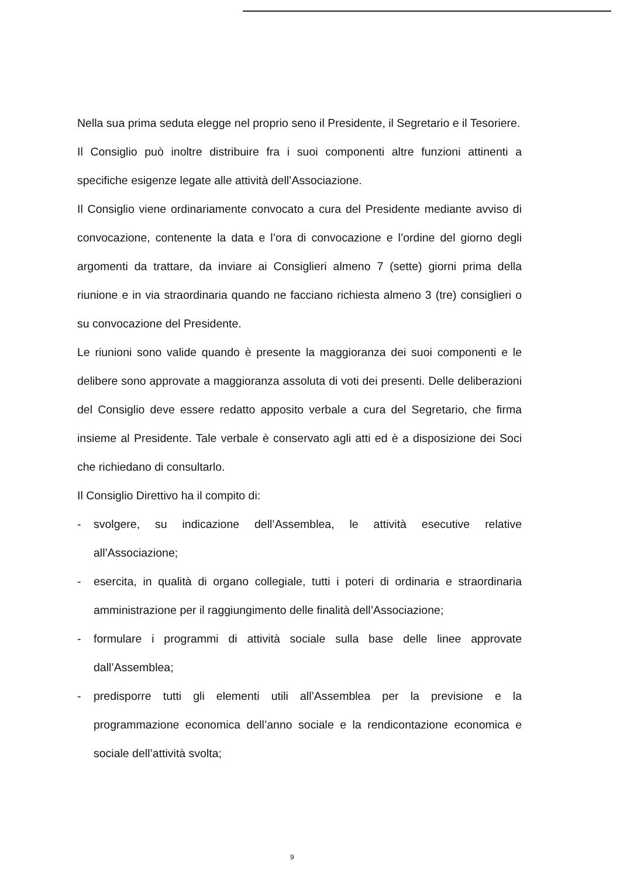Nella sua prima seduta elegge nel proprio seno il Presidente, il Segretario e il Tesoriere.
Il Consiglio può inoltre distribuire fra i suoi componenti altre funzioni attinenti a specifiche esigenze legate alle attività dell’Associazione.
Il Consiglio viene ordinariamente convocato a cura del Presidente mediante avviso di convocazione, contenente la data e l’ora di convocazione e l’ordine del giorno degli argomenti da trattare, da inviare ai Consiglieri almeno 7 (sette) giorni prima della riunione e in via straordinaria quando ne facciano richiesta almeno 3 (tre) consiglieri o su convocazione del Presidente.
Le riunioni sono valide quando è presente la maggioranza dei suoi componenti e le delibere sono approvate a maggioranza assoluta di voti dei presenti. Delle deliberazioni del Consiglio deve essere redatto apposito verbale a cura del Segretario, che firma insieme al Presidente. Tale verbale è conservato agli atti ed è a disposizione dei Soci che richiedano di consultarlo.
Il Consiglio Direttivo ha il compito di:
- svolgere, su indicazione dell’Assemblea, le attività esecutive relative all’Associazione;
- esercita, in qualità di organo collegiale, tutti i poteri di ordinaria e straordinaria amministrazione per il raggiungimento delle finalità dell’Associazione;
- formulare i programmi di attività sociale sulla base delle linee approvate dall’Assemblea;
- predisporre tutti gli elementi utili all’Assemblea per la previsione e la programmazione economica dell’anno sociale e la rendicontazione economica e sociale dell’attività svolta;
9